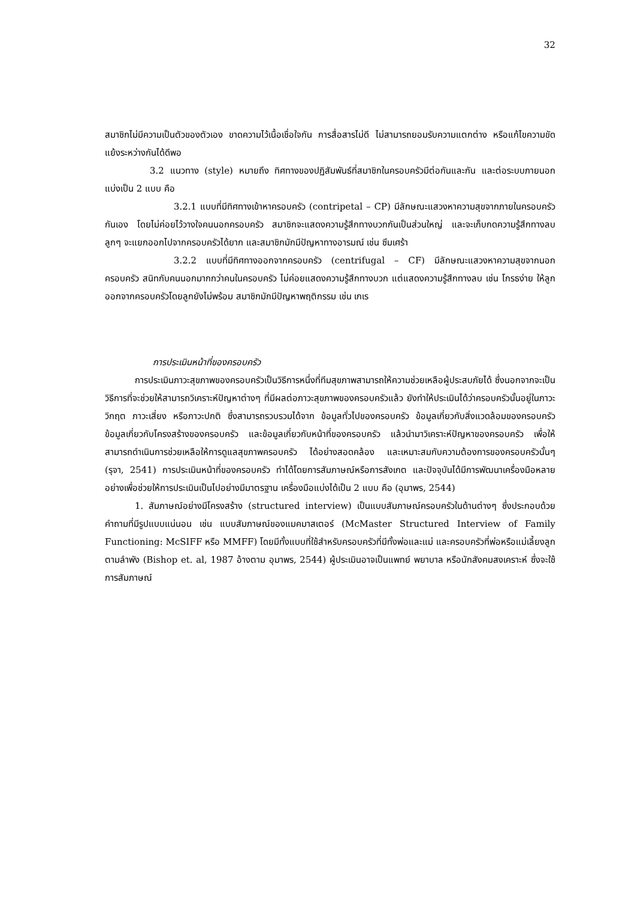32
สมาชิกไม่มีความเป็นตัวของตัวเอง ขาดความไว้เนื้อเชื่อใจกัน การสื่อสารไม่ดี ไม่สามารถยอมรับความแตกต่าง หรือแก้ไขความขัดแย้งระหว่างกันได้ดีพอ
3.2 แนวทาง (style) หมายถึง ทิศทางของปฏิสัมพันธ์ที่สมาชิกในครอบครัวมีต่อกันและกัน และต่อระบบภายนอก แบ่งเป็น 2 แบบ คือ
3.2.1 แบบที่มีทิศทางเข้าหาครอบครัว (contripetal – CP) มีลักษณะแสวงหาความสุขจากภายในครอบครัวกันเอง โดยไม่ค่อยไว้วางใจคนนอกครอบครัว สมาชิกจะแสดงความรู้สึกทางบวกกันเป็นส่วนใหญ่ และจะเก็บกดความรู้สึกทางลบ ลูกๆ จะแยกออกไปจากครอบครัวได้ยาก และสมาชิกมักมีปัญหาทางอารมณ์ เช่น ซึมเศร้า
3.2.2 แบบที่มีทิศทางออกจากครอบครัว (centrifugal – CF) มีลักษณะแสวงหาความสุขจากนอกครอบครัว สนิทกับคนนอกมากกว่าคนในครอบครัว ไม่ค่อยแสดงความรู้สึกทางบวก แต่แสดงความรู้สึกทางลบ เช่น โกรธง่าย ให้ลูกออกจากครอบครัวโดยลูกยังไม่พร้อม สมาชิกมักมีปัญหาพฤติกรรม เช่น เกเร
การประเมินหน้าที่ของครอบครัว
การประเมินภาวะสุขภาพของครอบครัวเป็นวิธีการหนึ่งที่ทีมสุขภาพสามารถให้ความช่วยเหลือผู้ประสบภัยได้ ซึ่งนอกจากจะเป็นวิธีการที่จะช่วยให้สามารถวิเคราะห์ปัญหาต่างๆ ที่มีผลต่อภาวะสุขภาพของครอบครัวแล้ว ยังทำให้ประเมินได้ว่าครอบครัวนั้นอยู่ในภาวะวิกฤต ภาวะเสี่ยง หรือภาวะปกติ ซึ่งสามารถรวบรวมได้จาก ข้อมูลทั่วไปของครอบครัว ข้อมูลเกี่ยวกับสิ่งแวดล้อมของครอบครัว ข้อมูลเกี่ยวกับโครงสร้างของครอบครัว และข้อมูลเกี่ยวกับหน้าที่ของครอบครัว แล้วนำมาวิเคราะห์ปัญหาของครอบครัว เพื่อให้สามารถดำเนินการช่วยเหลือให้การดูแลสุขภาพครอบครัว ได้อย่างสอดคล้อง และเหมาะสมกับความต้องการของครอบครัวนั้นๆ (รุจา, 2541) การประเมินหน้าที่ของครอบครัว ทำได้โดยการสัมภาษณ์หรือการสังเกต และปัจจุบันได้มีการพัฒนาเครื่องมือหลายอย่างเพื่อช่วยให้การประเมินเป็นไปอย่างมีมาตรฐาน เครื่องมือแบ่งได้เป็น 2 แบบ คือ (อุมาพร, 2544)
1. สัมภาษณ์อย่างมีโครงสร้าง (structured interview) เป็นแบบสัมภาษณ์ครอบครัวในด้านต่างๆ ซึ่งประกอบด้วยคำถามที่มีรูปแบบแน่นอน เช่น แบบสัมภาษณ์ของแมคมาสเตอร์ (McMaster Structured Interview of Family Functioning: McSIFF หรือ MMFF) โดยมีทั้งแบบที่ใช้สำหรับครอบครัวที่มีทั้งพ่อและแม่ และครอบครัวที่พ่อหรือแม่เลี้ยงลูกตามลำพัง (Bishop et. al, 1987 อ้างตาม อุมาพร, 2544) ผู้ประเมินอาจเป็นแพทย์ พยาบาล หรือนักสังคมสงเคราะห์ ซึ่งจะใช้การสัมภาษณ์